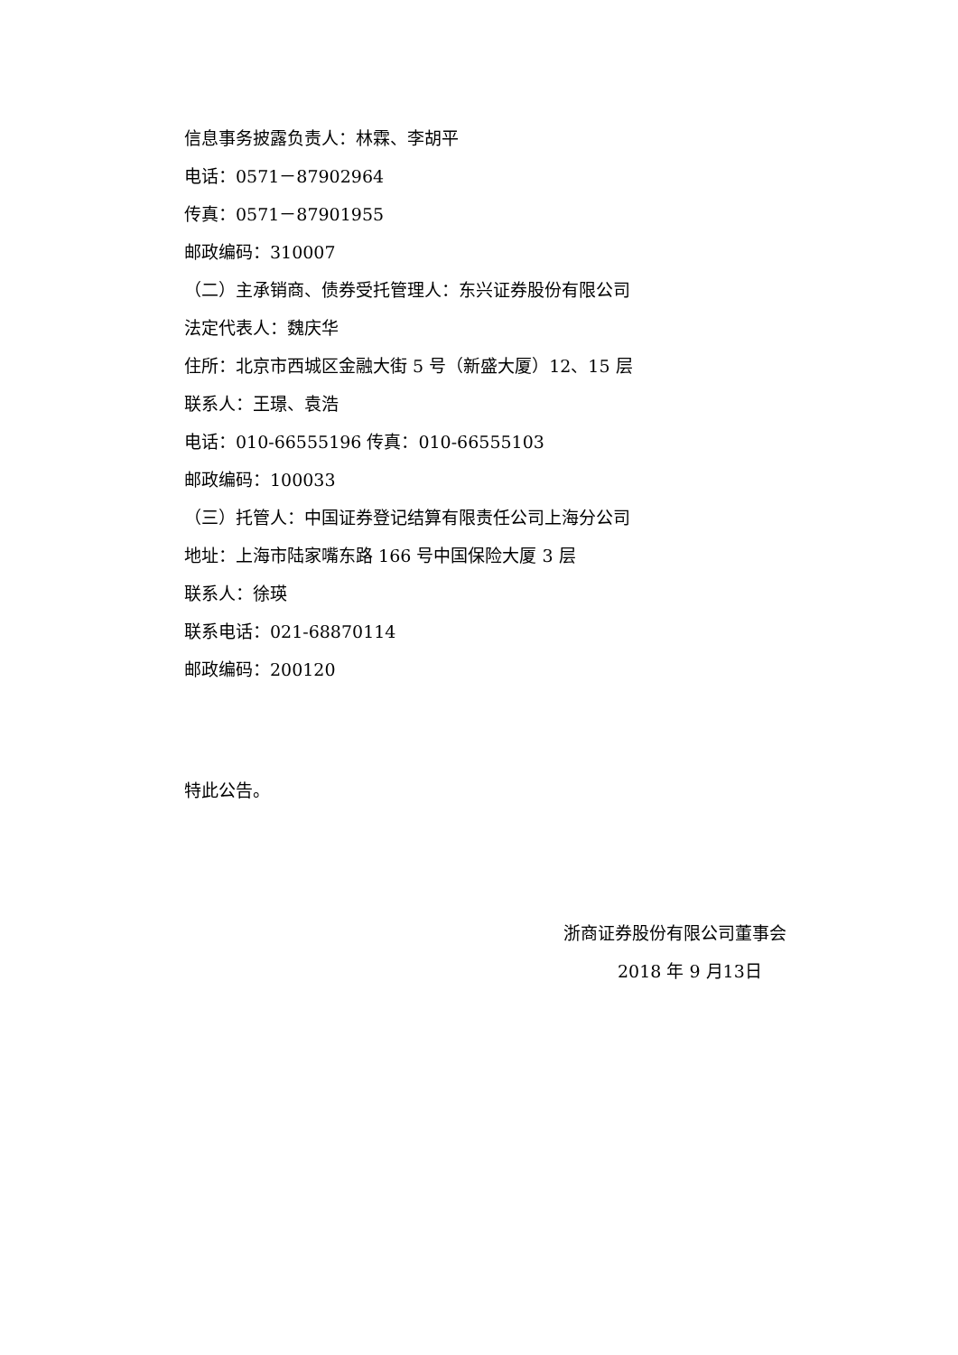信息事务披露负责人：林霖、李胡平
电话：0571－87902964
传真：0571－87901955
邮政编码：310007
（二）主承销商、债券受托管理人：东兴证券股份有限公司
法定代表人：魏庆华
住所：北京市西城区金融大街 5 号（新盛大厦）12、15 层
联系人：王璟、袁浩
电话：010-66555196 传真：010-66555103
邮政编码：100033
（三）托管人：中国证券登记结算有限责任公司上海分公司
地址：上海市陆家嘴东路 166 号中国保险大厦 3 层
联系人：徐瑛
联系电话：021-68870114
邮政编码：200120
特此公告。
浙商证券股份有限公司董事会
2018 年 9 月13日